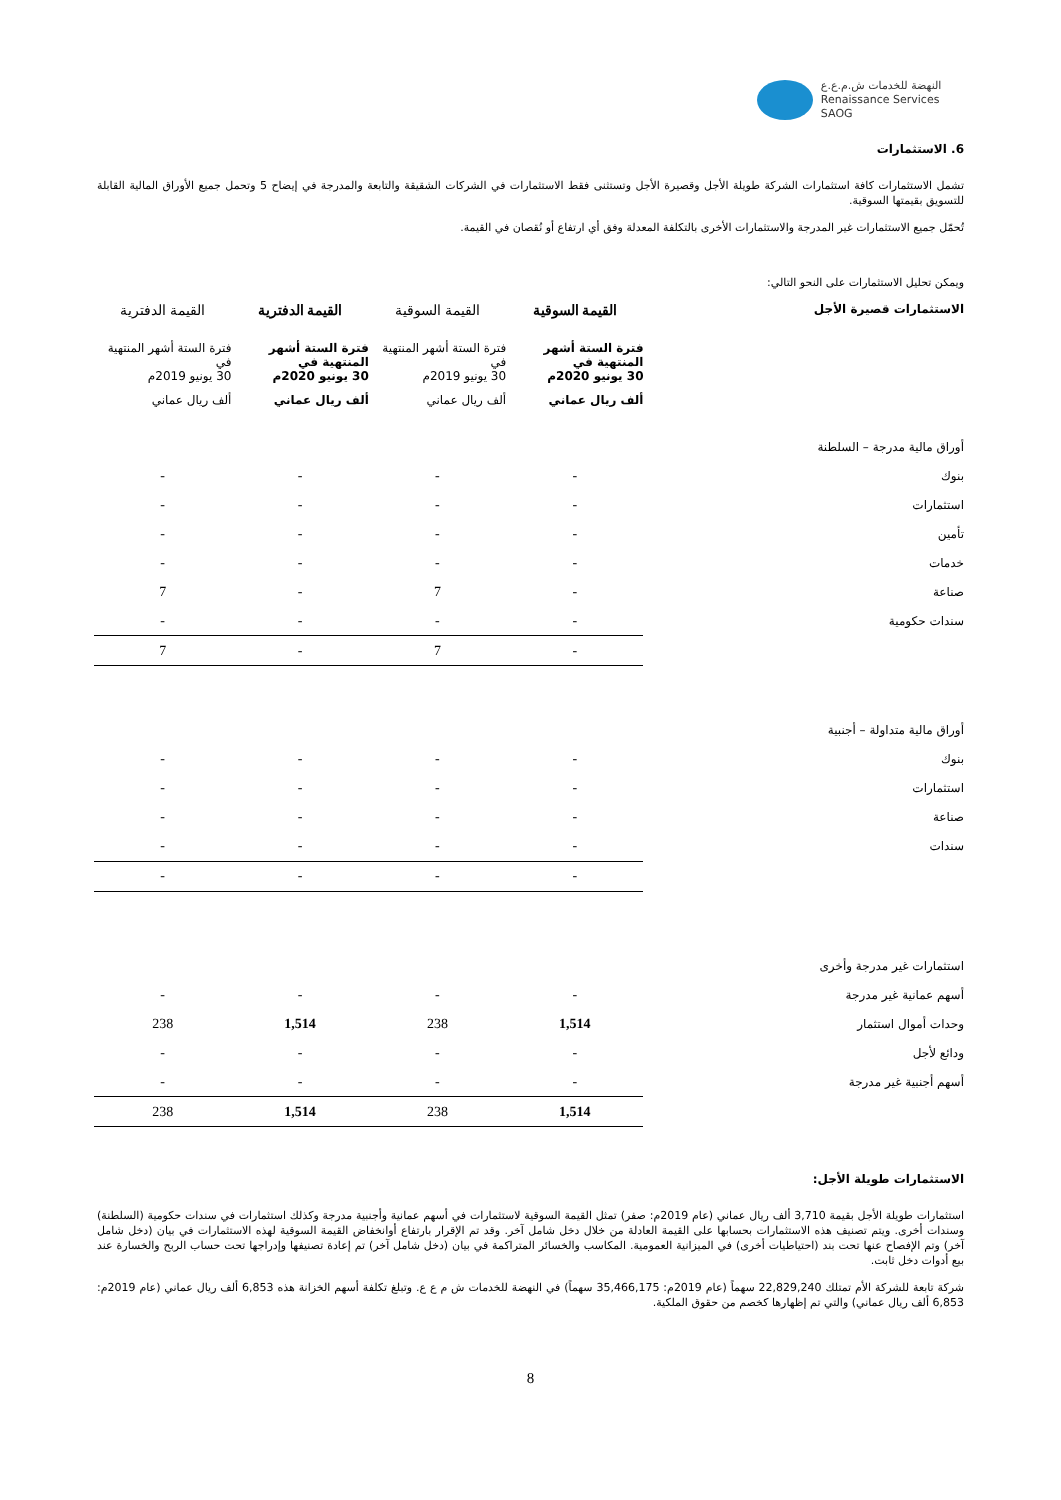النهضة للخدمات ش.م.ع.ع
Renaissance Services SAOG
6. الاستثمارات
تشمل الاستثمارات كافة استثمارات الشركة طويلة الأجل وقصيرة الأجل وتستثنى فقط الاستثمارات في الشركات الشقيقة والتابعة والمدرجة في إيضاح 5 وتحمل جميع الأوراق المالية القابلة للتسويق بقيمتها السوقية.
تُحمّل جميع الاستثمارات غير المدرجة والاستثمارات الأخرى بالتكلفة المعدلة وفق أي ارتفاع أو نُقصان في القيمة.
ويمكن تحليل الاستثمارات على النحو التالي:
| الاستثمارات قصيرة الأجل | القيمة السوقية | القيمة السوقية | القيمة الدفترية | القيمة الدفترية |
| --- | --- | --- | --- | --- |
| | فترة الستة أشهر المنتهية في 30 يونيو 2020م | فترة الستة أشهر المنتهية في 30 يونيو 2019م | فترة الستة أشهر المنتهية في 30 يونيو 2020م | فترة الستة أشهر المنتهية في 30 يونيو 2019م |
| | ألف ريال عماني | ألف ريال عماني | ألف ريال عماني | ألف ريال عماني |
| أوراق مالية مدرجة – السلطنة | | | | |
| بنوك | - | - | - | - |
| استثمارات | - | - | - | - |
| تأمين | - | - | - | - |
| خدمات | - | - | - | - |
| صناعة | - | 7 | - | 7 |
| سندات حكومية | - | - | - | - |
| | - | 7 | - | 7 |
| أوراق مالية متداولة – أجنبية | | | | |
| بنوك | - | - | - | - |
| استثمارات | - | - | - | - |
| صناعة | - | - | - | - |
| سندات | - | - | - | - |
| | - | - | - | - |
| استثمارات غير مدرجة وأخرى | | | | |
| أسهم عمانية غير مدرجة | - | - | - | - |
| وحدات أموال استثمار | 1,514 | 238 | 1,514 | 238 |
| ودائع لأجل | - | - | - | - |
| أسهم أجنبية غير مدرجة | - | - | - | - |
| | 1,514 | 238 | 1,514 | 238 |
الاستثمارات طويلة الأجل:
استثمارات طويلة الأجل بقيمة 3,710 ألف ريال عماني (عام 2019م: صفر) تمثل القيمة السوقية لاستثمارات في أسهم عمانية وأجنبية مدرجة وكذلك استثمارات في سندات حكومية (السلطنة) وسندات أخرى. ويتم تصنيف هذه الاستثمارات بحسابها على القيمة العادلة من خلال دخل شامل آخر. وقد تم الإقرار بارتفاع أوانخفاض القيمة السوقية لهذه الاستثمارات في بيان (دخل شامل آخر) وتم الإفصاح عنها تحت بند (احتياطيات أخرى) في الميزانية العمومية. المكاسب والخسائر المتراكمة في بيان (دخل شامل آخر) تم إعادة تصنيفها وإدراجها تحت حساب الربح والخسارة عند بيع أدوات دخل ثابت.
شركة تابعة للشركة الأم تمتلك 22,829,240 سهماً (عام 2019م: 35,466,175 سهماً) في النهضة للخدمات ش م ع ع. وتبلغ تكلفة أسهم الخزانة هذه 6,853 ألف ريال عماني (عام 2019م: 6,853 ألف ريال عماني) والتي تم إظهارها كخصم من حقوق الملكية.
8